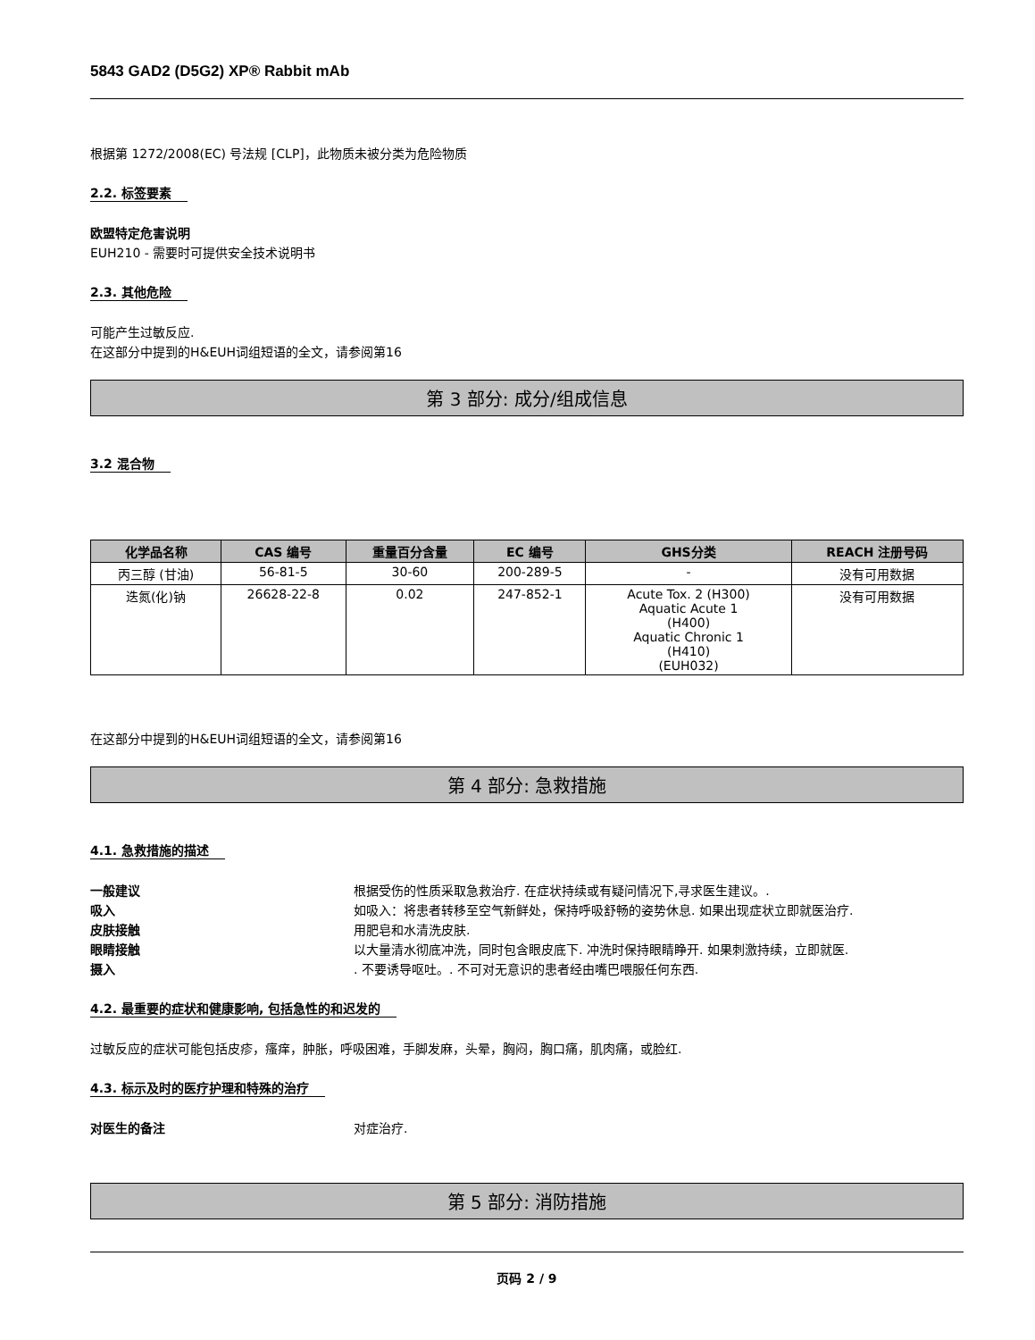5843 GAD2 (D5G2) XP® Rabbit mAb
根据第 1272/2008(EC) 号法规 [CLP]，此物质未被分类为危险物质
2.2. 标签要素
欧盟特定危害说明
EUH210 - 需要时可提供安全技术说明书
2.3. 其他危险
可能产生过敏反应.
在这部分中提到的H&EUH词组短语的全文，请参阅第16
第 3 部分: 成分/组成信息
3.2 混合物
| 化学品名称 | CAS 编号 | 重量百分含量 | EC 编号 | GHS分类 | REACH 注册号码 |
| --- | --- | --- | --- | --- | --- |
| 丙三醇 (甘油) | 56-81-5 | 30-60 | 200-289-5 | - | 没有可用数据 |
| 迭氮(化)钠 | 26628-22-8 | 0.02 | 247-852-1 | Acute Tox. 2 (H300) Aquatic Acute 1 (H400) Aquatic Chronic 1 (H410) (EUH032) | 没有可用数据 |
在这部分中提到的H&EUH词组短语的全文，请参阅第16
第 4 部分: 急救措施
4.1. 急救措施的描述
一般建议 根据受伤的性质采取急救治疗. 在症状持续或有疑问情况下,寻求医生建议。.
吸入 如吸入：将患者转移至空气新鲜处，保持呼吸舒畅的姿势休息. 如果出现症状立即就医治疗.
皮肤接触 用肥皂和水清洗皮肤.
眼睛接触 以大量清水彻底冲洗，同时包含眼皮底下. 冲洗时保持眼睛睁开. 如果刺激持续，立即就医.
摄入. 不要诱导呕吐。. 不可对无意识的患者经由嘴巴喂服任何东西.
4.2. 最重要的症状和健康影响, 包括急性的和迟发的
过敏反应的症状可能包括皮疹，瘙痒，肿胀，呼吸困难，手脚发麻，头晕，胸闷，胸口痛，肌肉痛，或脸红.
4.3. 标示及时的医疗护理和特殊的治疗
对医生的备注 对症治疗.
第 5 部分: 消防措施
页码 2 / 9